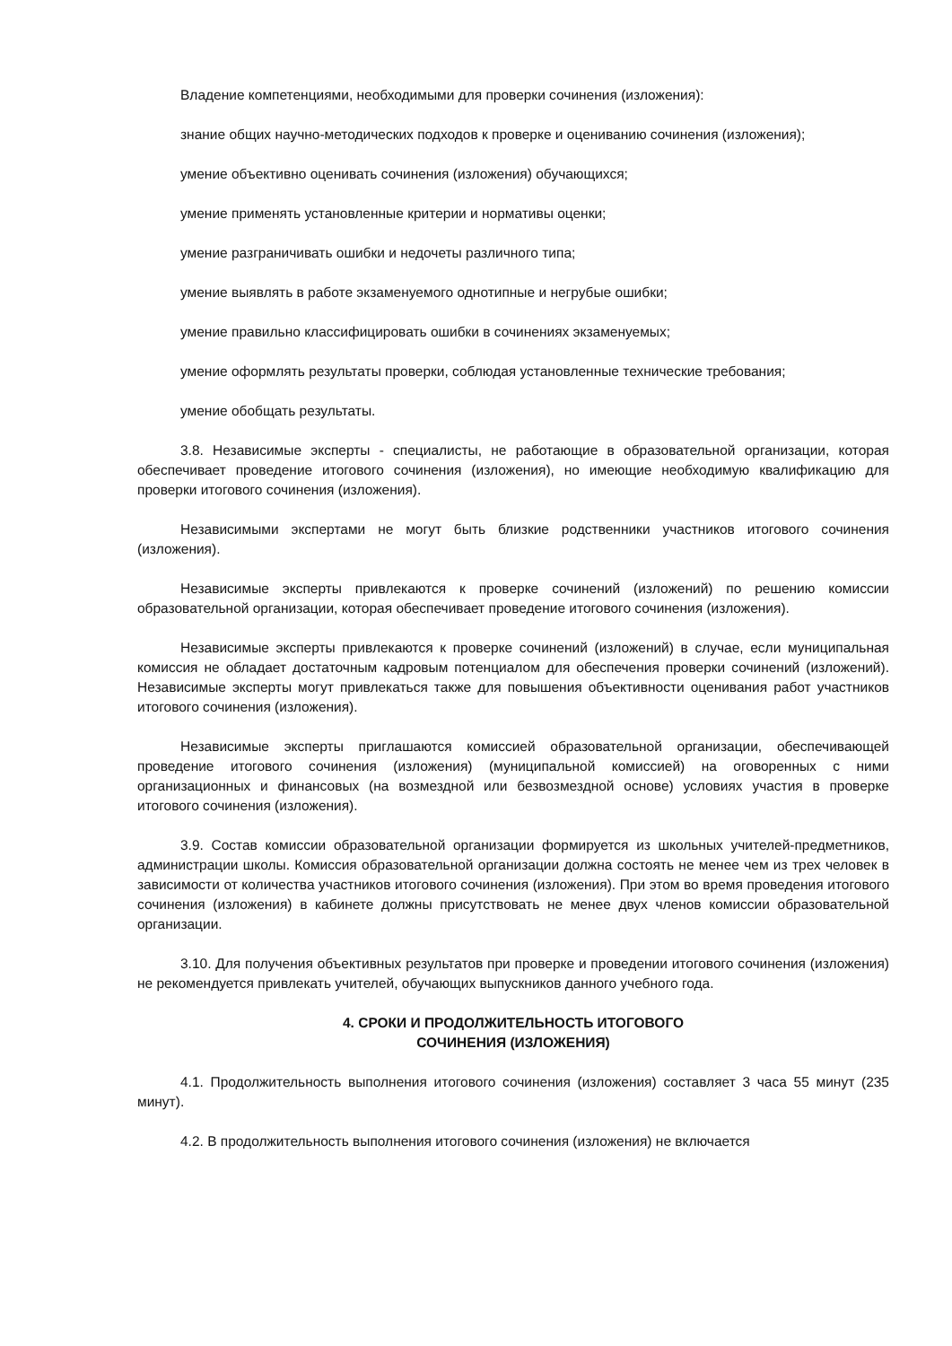Владение компетенциями, необходимыми для проверки сочинения (изложения):
знание общих научно-методических подходов к проверке и оцениванию сочинения (изложения);
умение объективно оценивать сочинения (изложения) обучающихся;
умение применять установленные критерии и нормативы оценки;
умение разграничивать ошибки и недочеты различного типа;
умение выявлять в работе экзаменуемого однотипные и негрубые ошибки;
умение правильно классифицировать ошибки в сочинениях экзаменуемых;
умение оформлять результаты проверки, соблюдая установленные технические требования;
умение обобщать результаты.
3.8. Независимые эксперты - специалисты, не работающие в образовательной организации, которая обеспечивает проведение итогового сочинения (изложения), но имеющие необходимую квалификацию для проверки итогового сочинения (изложения).
Независимыми экспертами не могут быть близкие родственники участников итогового сочинения (изложения).
Независимые эксперты привлекаются к проверке сочинений (изложений) по решению комиссии образовательной организации, которая обеспечивает проведение итогового сочинения (изложения).
Независимые эксперты привлекаются к проверке сочинений (изложений) в случае, если муниципальная комиссия не обладает достаточным кадровым потенциалом для обеспечения проверки сочинений (изложений). Независимые эксперты могут привлекаться также для повышения объективности оценивания работ участников итогового сочинения (изложения).
Независимые эксперты приглашаются комиссией образовательной организации, обеспечивающей проведение итогового сочинения (изложения) (муниципальной комиссией) на оговоренных с ними организационных и финансовых (на возмездной или безвозмездной основе) условиях участия в проверке итогового сочинения (изложения).
3.9. Состав комиссии образовательной организации формируется из школьных учителей-предметников, администрации школы. Комиссия образовательной организации должна состоять не менее чем из трех человек в зависимости от количества участников итогового сочинения (изложения). При этом во время проведения итогового сочинения (изложения) в кабинете должны присутствовать не менее двух членов комиссии образовательной организации.
3.10. Для получения объективных результатов при проверке и проведении итогового сочинения (изложения) не рекомендуется привлекать учителей, обучающих выпускников данного учебного года.
4. СРОКИ И ПРОДОЛЖИТЕЛЬНОСТЬ ИТОГОВОГО
СОЧИНЕНИЯ (ИЗЛОЖЕНИЯ)
4.1. Продолжительность выполнения итогового сочинения (изложения) составляет 3 часа 55 минут (235 минут).
4.2. В продолжительность выполнения итогового сочинения (изложения) не включается